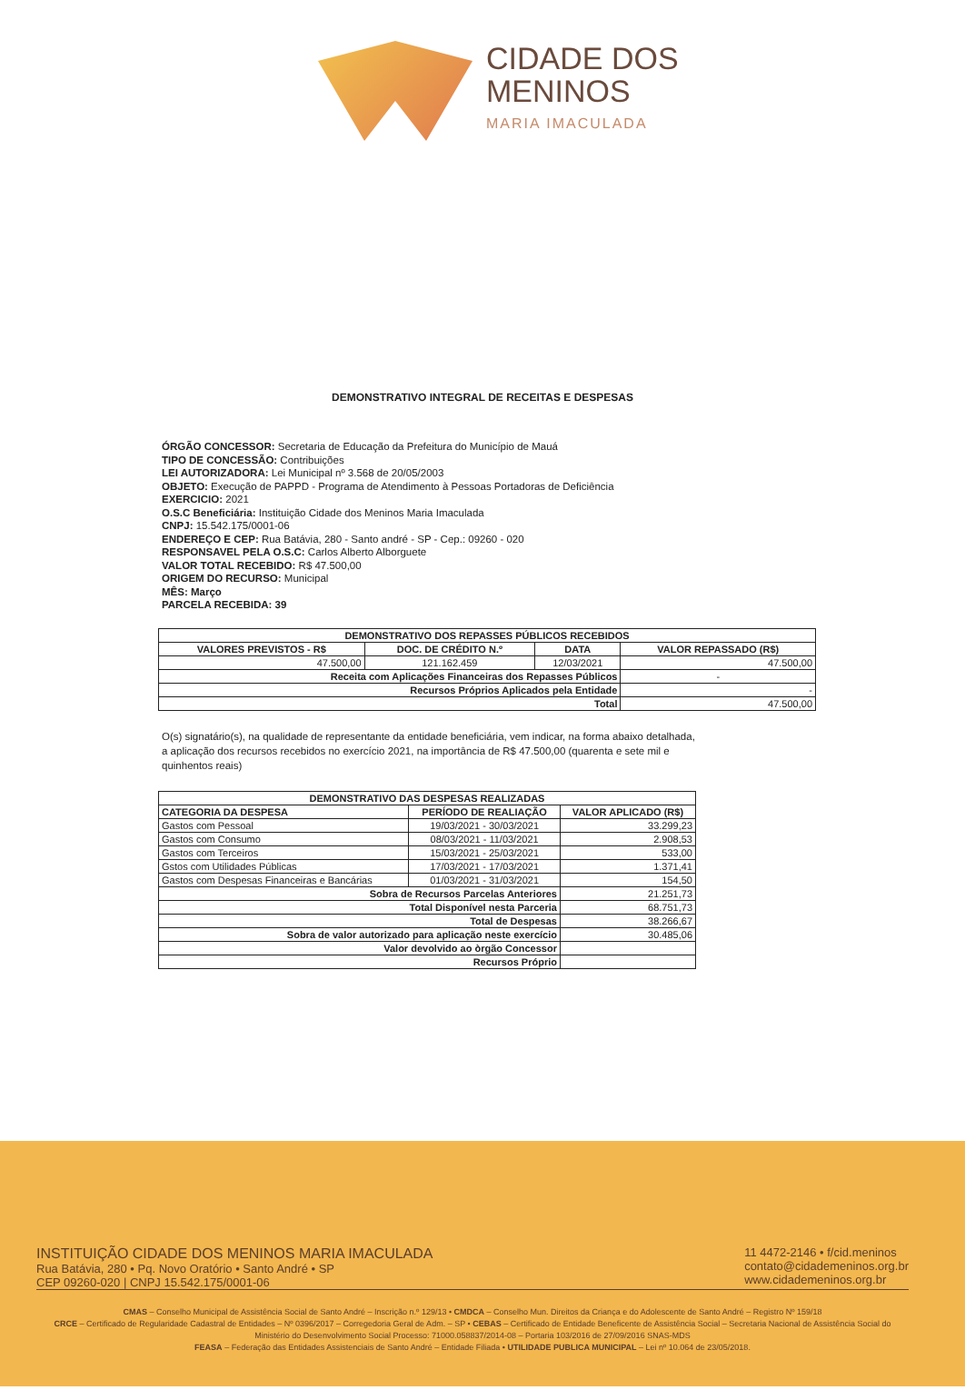CIDADE DOS
MENINOS
MARIA IMACULADA
DEMONSTRATIVO INTEGRAL DE RECEITAS E DESPESAS
ÓRGÃO CONCESSOR: Secretaria de Educação da Prefeitura do Município de Mauá
TIPO DE CONCESSÃO: Contribuições
LEI AUTORIZADORA: Lei Municipal nº 3.568 de 20/05/2003
OBJETO: Execução de PAPPD - Programa de Atendimento à Pessoas Portadoras de Deficiência
EXERCICIO: 2021
O.S.C Beneficiária: Instituição Cidade dos Meninos Maria Imaculada
CNPJ: 15.542.175/0001-06
ENDEREÇO E CEP: Rua Batávia, 280 - Santo andré - SP - Cep.: 09260 - 020
RESPONSAVEL PELA O.S.C: Carlos Alberto Alborguete
VALOR TOTAL RECEBIDO: R$ 47.500,00
ORIGEM DO RECURSO: Municipal
MÊS: Março
PARCELA RECEBIDA: 39
| DEMONSTRATIVO DOS REPASSES PÚBLICOS RECEBIDOS | | | |
| --- | --- | --- | --- |
| VALORES PREVISTOS - R$ | DOC. DE CRÉDITO N.º | DATA | VALOR REPASSADO (R$) |
| 47.500,00 | 121.162.459 | 12/03/2021 | 47.500,00 |
| Receita com Aplicações Financeiras dos Repasses Públicos | | | - |
| Recursos Próprios Aplicados pela Entidade | | | - |
| Total | | | 47.500,00 |
O(s) signatário(s), na qualidade de representante da entidade beneficiária, vem indicar, na forma abaixo detalhada, a aplicação dos recursos recebidos no exercício 2021, na importância de R$ 47.500,00 (quarenta e sete mil e quinhentos reais)
| DEMONSTRATIVO DAS DESPESAS REALIZADAS | | |
| --- | --- | --- |
| CATEGORIA DA DESPESA | PERÍODO DE REALIAÇÃO | VALOR APLICADO (R$) |
| Gastos com Pessoal | 19/03/2021 - 30/03/2021 | 33.299,23 |
| Gastos com Consumo | 08/03/2021 - 11/03/2021 | 2.908,53 |
| Gastos com Terceiros | 15/03/2021 - 25/03/2021 | 533,00 |
| Gstos com Utilidades Públicas | 17/03/2021 - 17/03/2021 | 1.371,41 |
| Gastos com Despesas Financeiras e Bancárias | 01/03/2021 - 31/03/2021 | 154,50 |
| Sobra de Recursos Parcelas Anteriores | | 21.251,73 |
| Total Disponível nesta Parceria | | 68.751,73 |
| Total de Despesas | | 38.266,67 |
| Sobra de valor autorizado para aplicação neste exercício | | 30.485,06 |
| Valor devolvido ao òrgão Concessor | | |
| Recursos Próprio | | |
INSTITUIÇÃO CIDADE DOS MENINOS MARIA IMACULADA
Rua Batávia, 280 • Pq. Novo Oratório • Santo André • SP
CEP 09260-020 | CNPJ 15.542.175/0001-06
11 4472-2146 • f/cid.meninos
contato@cidademeninos.org.br
www.cidademeninos.org.br
CMAS – Conselho Municipal de Assistência Social de Santo André – Inscrição n.º 129/13 • CMDCA – Conselho Mun. Direitos da Criança e do Adolescente de Santo André – Registro Nº 159/18
CRCE – Certificado de Regularidade Cadastral de Entidades – Nº 0396/2017 – Corregedoria Geral de Adm. – SP • CEBAS – Certificado de Entidade Beneficente de Assistência Social – Secretaria Nacional de Assistência Social do Ministério do Desenvolvimento Social Processo: 71000.058837/2014-08 – Portaria 103/2016 de 27/09/2016 SNAS-MDS
FEASA – Federação das Entidades Assistenciais de Santo André – Entidade Filiada • UTILIDADE PUBLICA MUNICIPAL – Lei nº 10.064 de 23/05/2018.